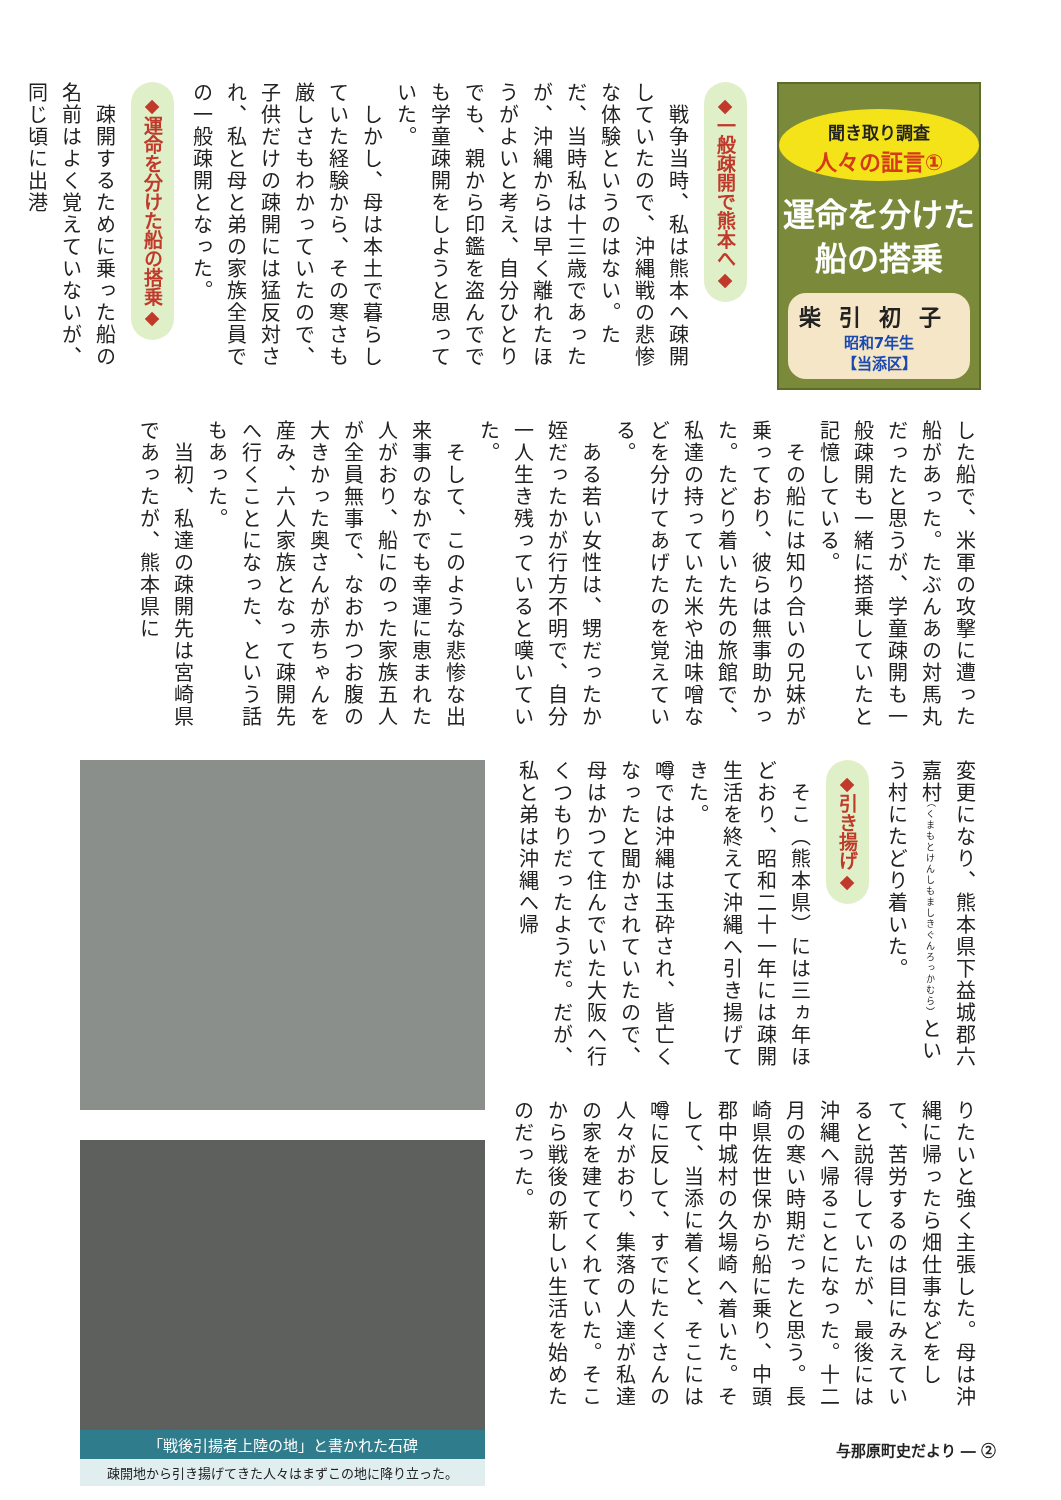聞き取り調査
人々の証言①
運命を分けた
船の搭乗
柴引初子
昭和7年生
【当添区】
◆一般疎開で熊本へ◆
　戦争当時、私は熊本へ疎開していたので、沖縄戦の悲惨な体験というのはない。ただ、当時私は十三歳であったが、沖縄からは早く離れたほうがよいと考え、自分ひとりでも、親から印鑑を盗んででも学童疎開をしようと思っていた。
　しかし、母は本土で暮らしていた経験から、その寒さも厳しさもわかっていたので、子供だけの疎開には猛反対され、私と母と弟の家族全員での一般疎開となった。
◆運命を分けた船の搭乗◆
　疎開するために乗った船の名前はよく覚えていないが、同じ頃に出港
した船で、米軍の攻撃に遭った船があった。たぶんあの対馬丸だったと思うが、学童疎開も一般疎開も一緒に搭乗していたと記憶している。
　その船には知り合いの兄妹が乗っており、彼らは無事助かった。たどり着いた先の旅館で、私達の持っていた米や油味噌などを分けてあげたのを覚えている。
　ある若い女性は、甥だったか姪だったかが行方不明で、自分一人生き残っていると嘆いていた。
　そして、このような悲惨な出来事のなかでも幸運に恵まれた人がおり、船にのった家族五人が全員無事で、なおかつお腹の大きかった奥さんが赤ちゃんを産み、六人家族となって疎開先へ行くことになった、という話もあった。
　当初、私達の疎開先は宮崎県であったが、熊本県に
変更になり、熊本県下益城郡六嘉村（くまもとけんしもましきぐんろっかむら）という村にたどり着いた。
◆引き揚げ◆
　そこ（熊本県）には三ヵ年ほどおり、昭和二十一年には疎開生活を終えて沖縄へ引き揚げてきた。
噂では沖縄は玉砕され、皆亡くなったと聞かされていたので、母はかつて住んでいた大阪へ行くつもりだったようだ。だが、私と弟は沖縄へ帰
りたいと強く主張した。母は沖縄に帰ったら畑仕事などをして、苦労するのは目にみえていると説得していたが、最後には沖縄へ帰ることになった。十二月の寒い時期だったと思う。長崎県佐世保から船に乗り、中頭郡中城村の久場崎へ着いた。そして、当添に着くと、そこには噂に反して、すでにたくさんの人々がおり、集落の人達が私達の家を建ててくれていた。そこから戦後の新しい生活を始めたのだった。
「戦後引揚者上陸の地」と書かれた石碑
疎開地から引き揚げてきた人々はまずこの地に降り立った。
与那原町史だより ― ②